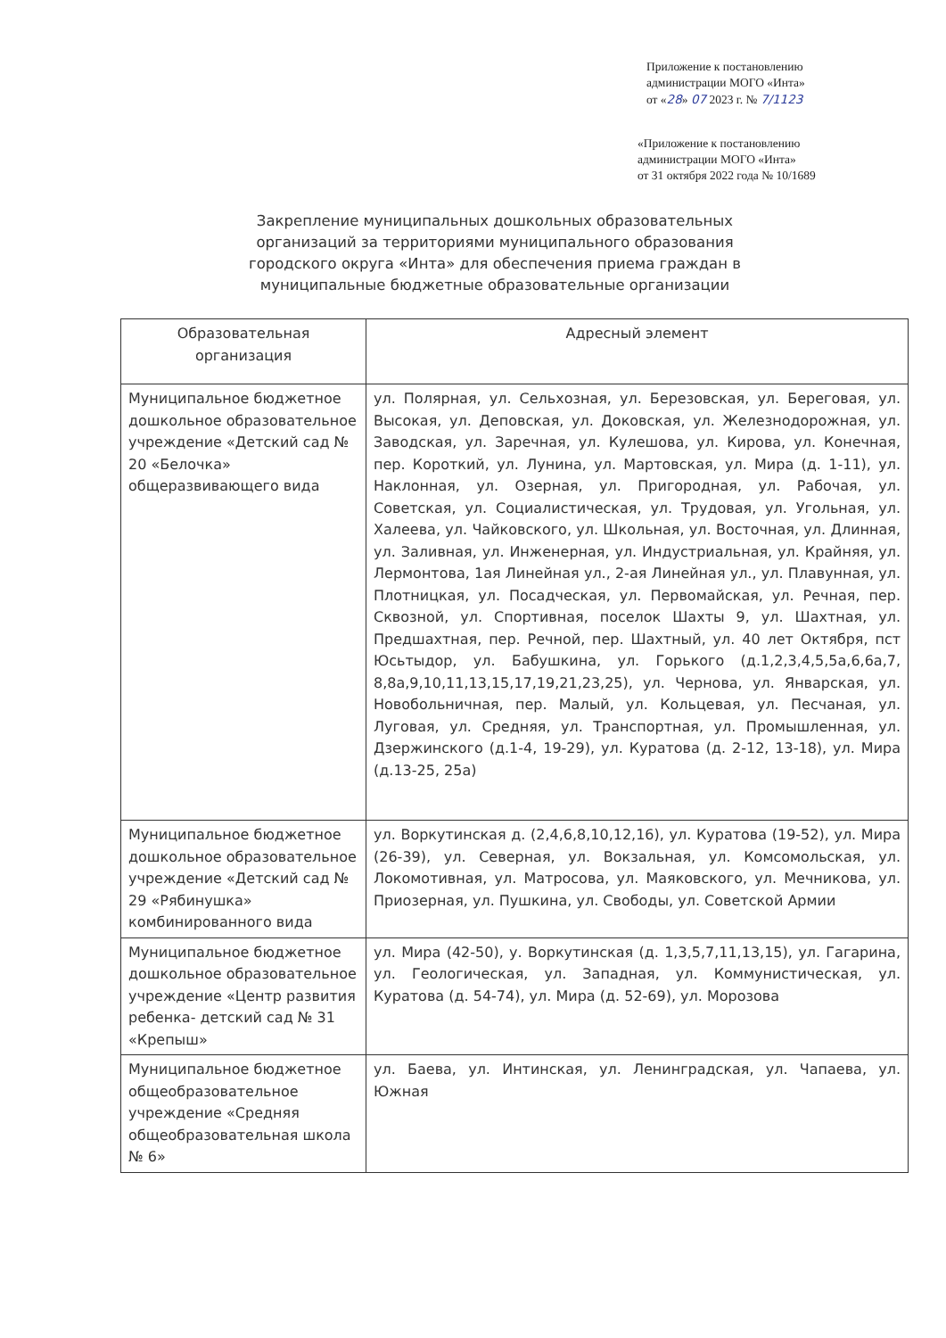Приложение к постановлению
администрации МОГО «Инта»
от «28» 07 2023 г. № 7/1123
«Приложение к постановлению
администрации МОГО «Инта»
от 31 октября 2022 года № 10/1689
Закрепление муниципальных дошкольных образовательных организаций за территориями муниципального образования городского округа «Инта» для обеспечения приема граждан в муниципальные бюджетные образовательные организации
| Образовательная организация | Адресный элемент |
| --- | --- |
| Муниципальное бюджетное дошкольное образовательное учреждение «Детский сад № 20 «Белочка» общеразвивающего вида | ул. Полярная, ул. Сельхозная, ул. Березовская, ул. Береговая, ул. Высокая, ул. Деповская, ул. Доковская, ул. Железнодорожная, ул. Заводская, ул. Заречная, ул. Кулешова, ул. Кирова, ул. Конечная, пер. Короткий, ул. Лунина, ул. Мартовская, ул. Мира (д. 1-11), ул. Наклонная, ул. Озерная, ул. Пригородная, ул. Рабочая, ул. Советская, ул. Социалистическая, ул. Трудовая, ул. Угольная, ул. Халеева, ул. Чайковского, ул. Школьная, ул. Восточная, ул. Длинная, ул. Заливная, ул. Инженерная, ул. Индустриальная, ул. Крайняя, ул. Лермонтова, 1ая Линейная ул., 2-ая Линейная ул., ул. Плавунная, ул. Плотницкая, ул. Посадческая, ул. Первомайская, ул. Речная, пер. Сквозной, ул. Спортивная, поселок Шахты 9, ул. Шахтная, ул. Предшахтная, пер. Речной, пер. Шахтный, ул. 40 лет Октября, пст Юсьтыдор, ул. Бабушкина, ул. Горького (д.1,2,3,4,5,5а,6,6а,7, 8,8а,9,10,11,13,15,17,19,21,23,25), ул. Чернова, ул. Январская, ул. Новобольничная, пер. Малый, ул. Кольцевая, ул. Песчаная, ул. Луговая, ул. Средняя, ул. Транспортная, ул. Промышленная, ул. Дзержинского (д.1-4, 19-29), ул. Куратова (д. 2-12, 13-18), ул. Мира (д.13-25, 25а) |
| Муниципальное бюджетное дошкольное образовательное учреждение «Детский сад № 29 «Рябинушка» комбинированного вида | ул. Воркутинская д. (2,4,6,8,10,12,16), ул. Куратова (19-52), ул. Мира (26-39), ул. Северная, ул. Вокзальная, ул. Комсомольская, ул. Локомотивная, ул. Матросова, ул. Маяковского, ул. Мечникова, ул. Приозерная, ул. Пушкина, ул. Свободы, ул. Советской Армии |
| Муниципальное бюджетное дошкольное образовательное учреждение «Центр развития ребенка- детский сад № 31 «Крепыш» | ул. Мира (42-50), у. Воркутинская (д. 1,3,5,7,11,13,15), ул. Гагарина, ул. Геологическая, ул. Западная, ул. Коммунистическая, ул. Куратова (д. 54-74), ул. Мира (д. 52-69), ул. Морозова |
| Муниципальное бюджетное общеобразовательное учреждение «Средняя общеобразовательная школа № 6» | ул. Баева, ул. Интинская, ул. Ленинградская, ул. Чапаева, ул. Южная |